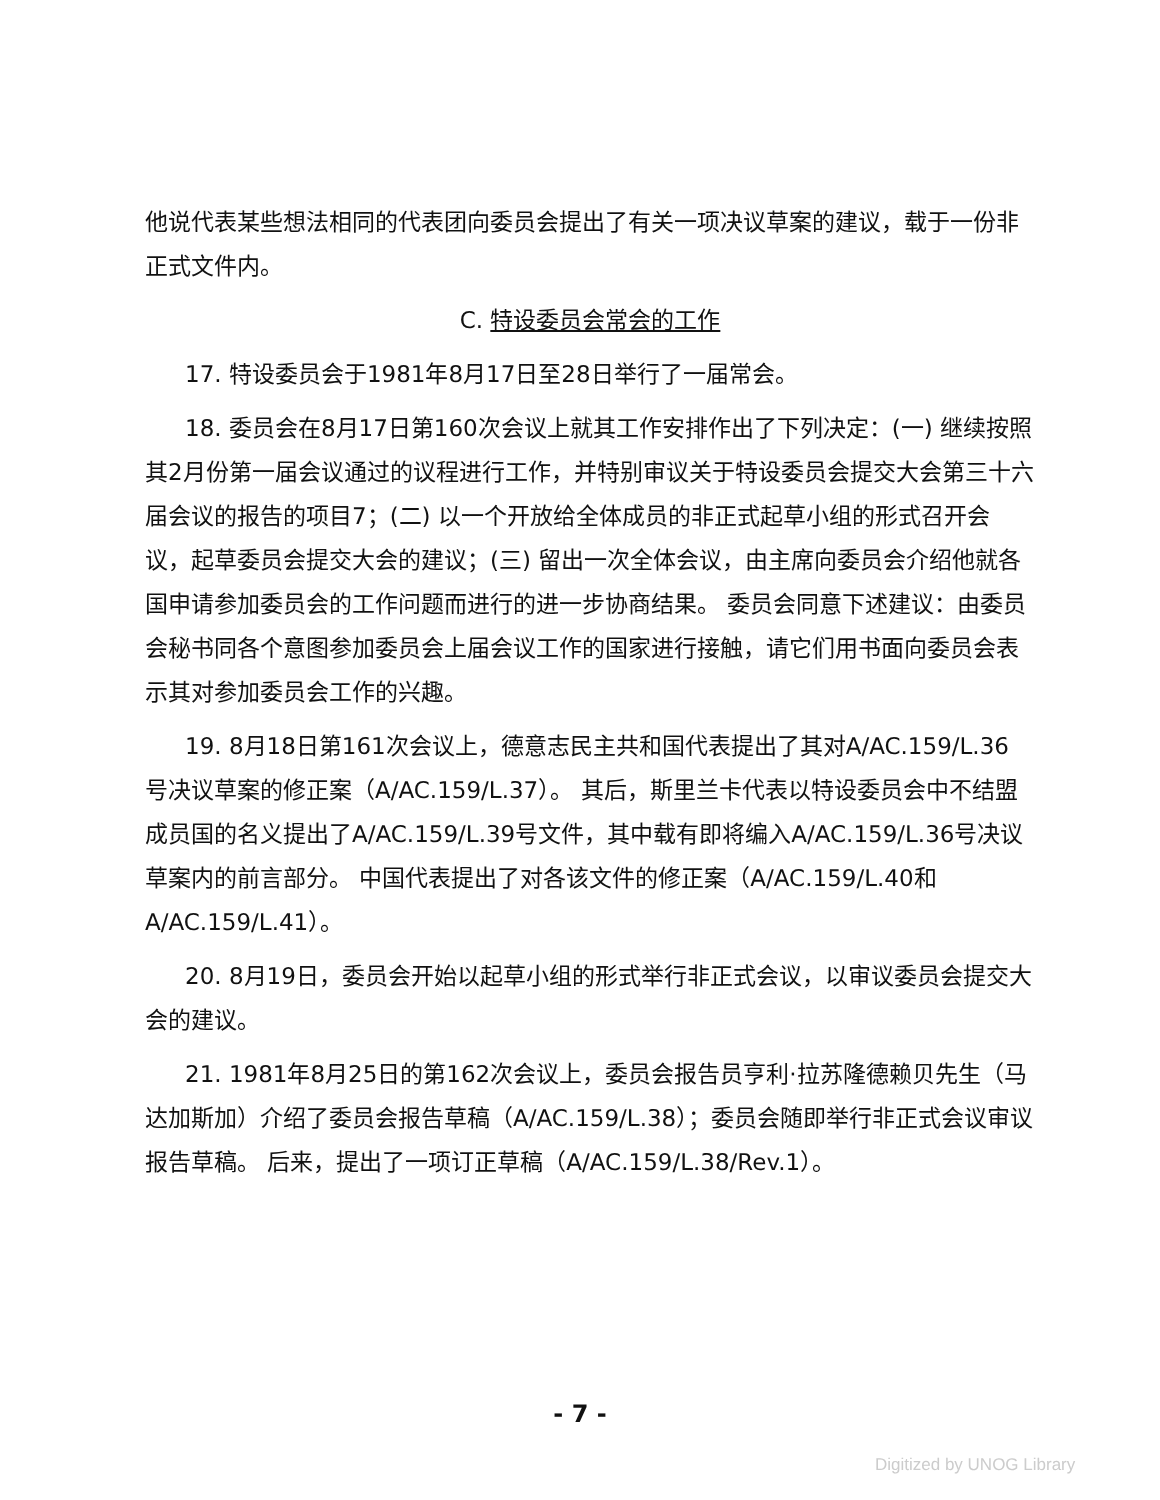他说代表某些想法相同的代表团向委员会提出了有关一项决议草案的建议，载于一份非正式文件内。
C. 特设委员会常会的工作
17. 特设委员会于1981年8月17日至28日举行了一届常会。
18. 委员会在8月17日第160次会议上就其工作安排作出了下列决定：(一) 继续按照其2月份第一届会议通过的议程进行工作，并特别审议关于特设委员会提交大会第三十六届会议的报告的项目7；(二) 以一个开放给全体成员的非正式起草小组的形式召开会议，起草委员会提交大会的建议；(三) 留出一次全体会议，由主席向委员会介绍他就各国申请参加委员会的工作问题而进行的进一步协商结果。 委员会同意下述建议：由委员会秘书同各个意图参加委员会上届会议工作的国家进行接触，请它们用书面向委员会表示其对参加委员会工作的兴趣。
19. 8月18日第161次会议上，德意志民主共和国代表提出了其对A/AC.159/L.36 号决议草案的修正案（A/AC.159/L.37）。 其后，斯里兰卡代表以特设委员会中不结盟成员国的名义提出了A/AC.159/L.39号文件，其中载有即将编入A/AC.159/L.36号决议草案内的前言部分。 中国代表提出了对各该文件的修正案（A/AC.159/L.40和A/AC.159/L.41）。
20. 8月19日，委员会开始以起草小组的形式举行非正式会议，以审议委员会提交大会的建议。
21. 1981年8月25日的第162次会议上，委员会报告员亨利·拉苏隆德赖贝先生（马达加斯加）介绍了委员会报告草稿（A/AC.159/L.38）；委员会随即举行非正式会议审议报告草稿。 后来，提出了一项订正草稿（A/AC.159/L.38/Rev.1）。
- 7 -
Digitized by UNOG Library